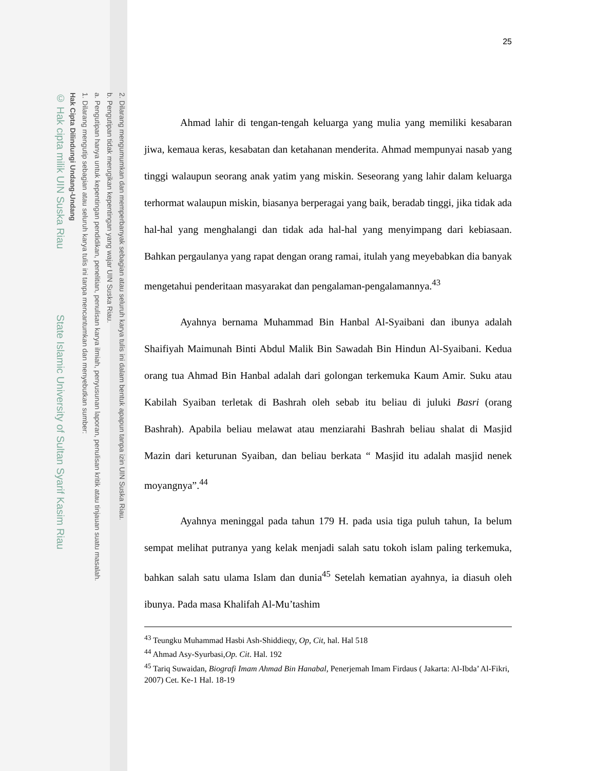2. Dilarang mengumumkan dan memperbanyak sebagian atau seluruh karya tulis ini dalam bentuk apapun tanpa izin UIN Suska Riau.
b. Pengutipan tidak merugikan kepentingan yang wajar UIN Suska Riau.
a. Pengutipan hanya untuk kepentingan pendidikan, penelitian, penulisan karya ilmiah, penyusunan laporan, penulisan kritik atau tinjauan suatu masalah.
1. Dilarang mengutip sebagian atau seluruh karya tulis ini tanpa mencantumkan dan menyebutkan sumber:
Hak Cipta Dilindungi Undang-Undang
© Hak cipta milik UIN Suska Riau State Islamic University of Sultan Syarif Kasim Riau
25
Ahmad lahir di tengan-tengah keluarga yang mulia yang memiliki kesabaran jiwa, kemaua keras, kesabatan dan ketahanan menderita. Ahmad mempunyai nasab yang tinggi walaupun seorang anak yatim yang miskin. Seseorang yang lahir dalam keluarga terhormat walaupun miskin, biasanya berperagai yang baik, beradab tinggi, jika tidak ada hal-hal yang menghalangi dan tidak ada hal-hal yang menyimpang dari kebiasaan. Bahkan pergaulanya yang rapat dengan orang ramai, itulah yang meyebabkan dia banyak mengetahui penderitaan masyarakat dan pengalaman-pengalamannya.<sup>43</sup>
Ayahnya bernama Muhammad Bin Hanbal Al-Syaibani dan ibunya adalah Shaifiyah Maimunah Binti Abdul Malik Bin Sawadah Bin Hindun Al-Syaibani. Kedua orang tua Ahmad Bin Hanbal adalah dari golongan terkemuka Kaum Amir. Suku atau Kabilah Syaiban terletak di Bashrah oleh sebab itu beliau di juluki Basri (orang Bashrah). Apabila beliau melawat atau menziarahi Bashrah beliau shalat di Masjid Mazin dari keturunan Syaiban, dan beliau berkata “ Masjid itu adalah masjid nenek moyangnya”.<sup>44</sup>
Ayahnya meninggal pada tahun 179 H. pada usia tiga puluh tahun, Ia belum sempat melihat putranya yang kelak menjadi salah satu tokoh islam paling terkemuka, bahkan salah satu ulama Islam dan dunia<sup>45</sup> Setelah kematian ayahnya, ia diasuh oleh ibunya. Pada masa Khalifah Al-Mu’tashim
<sup>43</sup> Teungku Muhammad Hasbi Ash-Shiddieqy, Op, Cit, hal. Hal 518
<sup>44</sup> Ahmad Asy-Syurbasi,Op. Cit. Hal. 192
<sup>45</sup> Tariq Suwaidan, Biografi Imam Ahmad Bin Hanabal, Penerjemah Imam Firdaus ( Jakarta: Al-Ibda’ Al-Fikri, 2007) Cet. Ke-1 Hal. 18-19